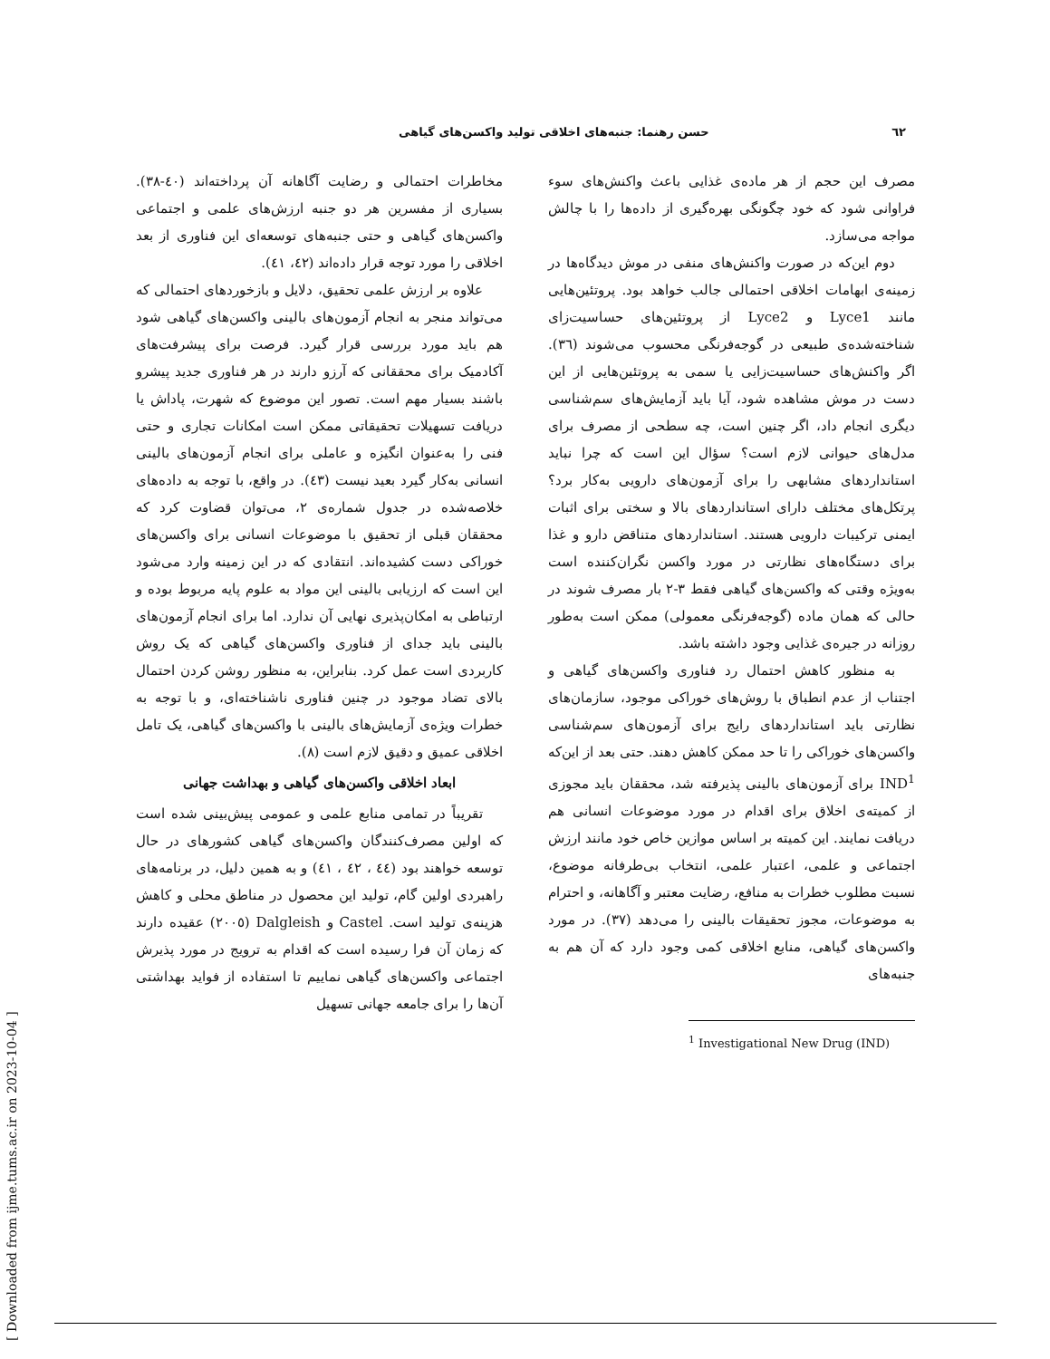٦٢ حسن رهنما: جنبه‌های اخلاقی تولید واکسن‌های گیاهی
مصرف این حجم از هر ماده‌ی غذایی باعث واکنش‌های سوء فراوانی شود که خود چگونگی بهره‌گیری از داده‌ها را با چالش مواجه می‌سازد.
دوم این‌که در صورت واکنش‌های منفی در موش دیدگاه‌ها در زمینه‌ی ابهامات اخلاقی احتمالی جالب خواهد بود. پروتئین‌هایی مانند Lyce1 و Lyce2 از پروتئین‌های حساسیت‌زای شناخته‌شده‌ی طبیعی در گوجه‌فرنگی محسوب می‌شوند (٣٦). اگر واکنش‌های حساسیت‌زایی یا سمی به پروتئین‌هایی از این دست در موش مشاهده شود، آیا باید آزمایش‌های سم‌شناسی دیگری انجام داد، اگر چنین است، چه سطحی از مصرف برای مدل‌های حیوانی لازم است؟ سؤال این است که چرا نباید استانداردهای مشابهی را برای آزمون‌های دارویی به‌کار برد؟ پرتکل‌های مختلف دارای استانداردهای بالا و سختی برای اثبات ایمنی ترکیبات دارویی هستند. استانداردهای متناقض دارو و غذا برای دستگاه‌های نظارتی در مورد واکسن نگران‌کننده است به‌ویژه وقتی که واکسن‌های گیاهی فقط ٣-٢ بار مصرف شوند در حالی که همان ماده (گوجه‌فرنگی معمولی) ممکن است به‌طور روزانه در جیره‌ی غذایی وجود داشته باشد.
به منظور کاهش احتمال رد فناوری واکسن‌های گیاهی و اجتناب از عدم انطباق با روش‌های خوراکی موجود، سازمان‌های نظارتی باید استانداردهای رایج برای آزمون‌های سم‌شناسی واکسن‌های خوراکی را تا حد ممکن کاهش دهند. حتی بعد از این‌که IND<sup>1</sup> برای آزمون‌های بالینی پذیرفته شد، محققان باید مجوزی از کمیته‌ی اخلاق برای اقدام در مورد موضوعات انسانی هم دریافت نمایند. این کمیته بر اساس موازین خاص خود مانند ارزش اجتماعی و علمی، اعتبار علمی، انتخاب بی‌طرفانه موضوع، نسبت مطلوب خطرات به منافع، رضایت معتبر و آگاهانه، و احترام به موضوعات، مجوز تحقیقات بالینی را می‌دهد (٣٧). در مورد واکسن‌های گیاهی، منابع اخلاقی کمی وجود دارد که آن هم به جنبه‌های
<sup>1</sup> Investigational New Drug (IND)
مخاطرات احتمالی و رضایت آگاهانه آن پرداخته‌اند (٤٠-٣٨). بسیاری از مفسرین هر دو جنبه ارزش‌های علمی و اجتماعی واکسن‌های گیاهی و حتی جنبه‌های توسعه‌ای این فناوری از بعد اخلاقی را مورد توجه قرار داده‌اند (٤٢، ٤١).
علاوه بر ارزش علمی تحقیق، دلایل و بازخوردهای احتمالی که می‌تواند منجر به انجام آزمون‌های بالینی واکسن‌های گیاهی شود هم باید مورد بررسی قرار گیرد. فرصت برای پیشرفت‌های آکادمیک برای محققانی که آرزو دارند در هر فناوری جدید پیشرو باشند بسیار مهم است. تصور این موضوع که شهرت، پاداش یا دریافت تسهیلات تحقیقاتی ممکن است امکانات تجاری و حتی فنی را به‌عنوان انگیزه و عاملی برای انجام آزمون‌های بالینی انسانی به‌کار گیرد بعید نیست (٤٣). در واقع، با توجه به داده‌های خلاصه‌شده در جدول شماره‌ی ٢، می‌توان قضاوت کرد که محققان قبلی از تحقیق با موضوعات انسانی برای واکسن‌های خوراکی دست کشیده‌اند. انتقادی که در این زمینه وارد می‌شود این است که ارزیابی بالینی این مواد به علوم پایه مربوط بوده و ارتباطی به امکان‌پذیری نهایی آن ندارد. اما برای انجام آزمون‌های بالینی باید جدای از فناوری واکسن‌های گیاهی که یک روش کاربردی است عمل کرد. بنابراین، به منظور روشن کردن احتمال بالای تضاد موجود در چنین فناوری ناشناخته‌ای، و با توجه به خطرات ویژه‌ی آزمایش‌های بالینی با واکسن‌های گیاهی، یک تامل اخلاقی عمیق و دقیق لازم است (٨).
ابعاد اخلاقی واکسن‌های گیاهی و بهداشت جهانی
تقریباً در تمامی منابع علمی و عمومی پیش‌بینی شده است که اولین مصرف‌کنندگان واکسن‌های گیاهی کشورهای در حال توسعه خواهند بود (٤٤ ، ٤٢ ، ٤١) و به همین دلیل، در برنامه‌های راهبردی اولین گام، تولید این محصول در مناطق محلی و کاهش هزینه‌ی تولید است. Castel و Dalgleish (٢٠٠٥) عقیده دارند که زمان آن فرا رسیده است که اقدام به ترویج در مورد پذیرش اجتماعی واکسن‌های گیاهی نماییم تا استفاده از فواید بهداشتی آن‌ها را برای جامعه جهانی تسهیل
[ Downloaded from ijme.tums.ac.ir on 2023-10-04 ]